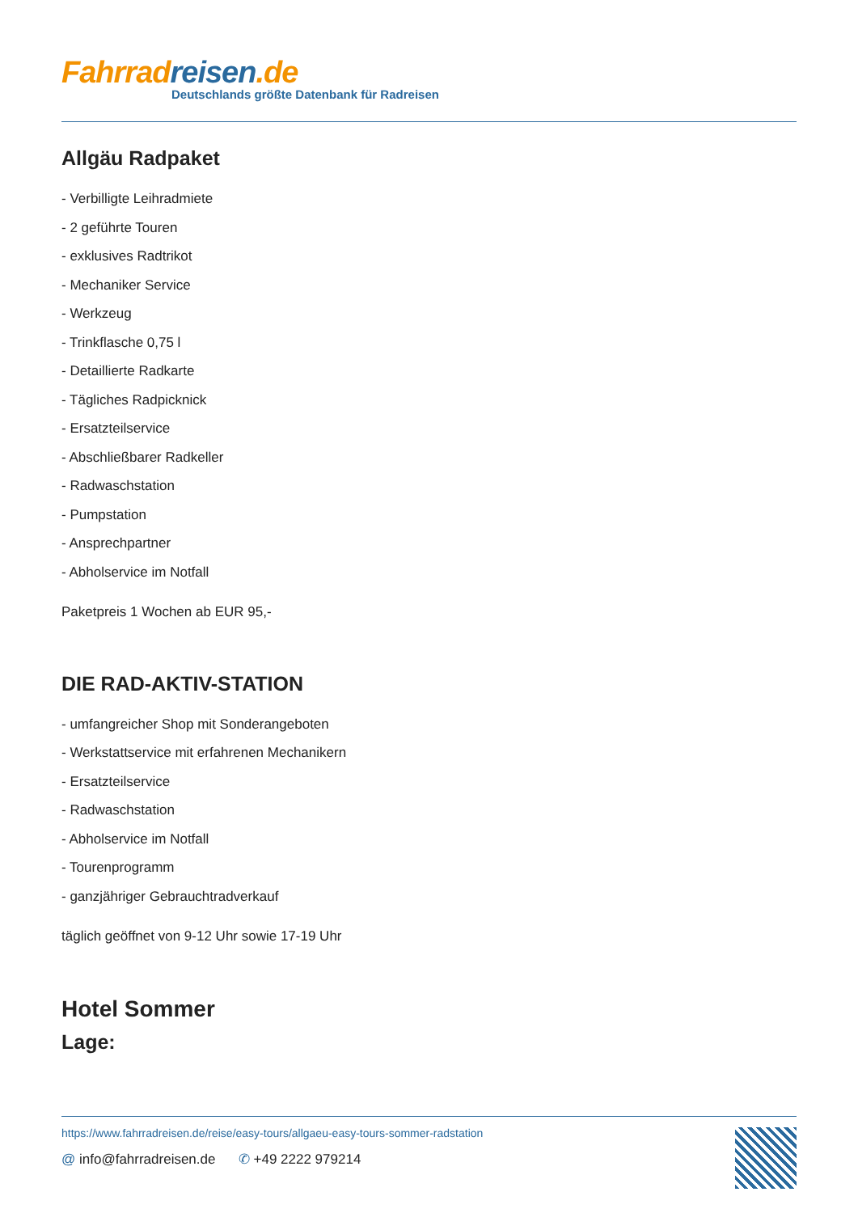Fahrrad reisen.de
Deutschlands größte Datenbank für Radreisen
Allgäu Radpaket
- Verbilligte Leihradmiete
- 2 geführte Touren
- exklusives Radtrikot
- Mechaniker Service
- Werkzeug
- Trinkflasche 0,75 l
- Detaillierte Radkarte
- Tägliches Radpicknick
- Ersatzteilservice
- Abschließbarer Radkeller
- Radwaschstation
- Pumpstation
- Ansprechpartner
- Abholservice im Notfall
Paketpreis 1 Wochen ab EUR 95,-
DIE RAD-AKTIV-STATION
- umfangreicher Shop mit Sonderangeboten
- Werkstattservice mit erfahrenen Mechanikern
- Ersatzteilservice
- Radwaschstation
- Abholservice im Notfall
- Tourenprogramm
- ganzjähriger Gebrauchtradverkauf
täglich geöffnet von 9-12 Uhr sowie 17-19 Uhr
Hotel Sommer
Lage:
https://www.fahrradreisen.de/reise/easy-tours/allgaeu-easy-tours-sommer-radstation
@ info@fahrradreisen.de ✆ +49 2222 979214